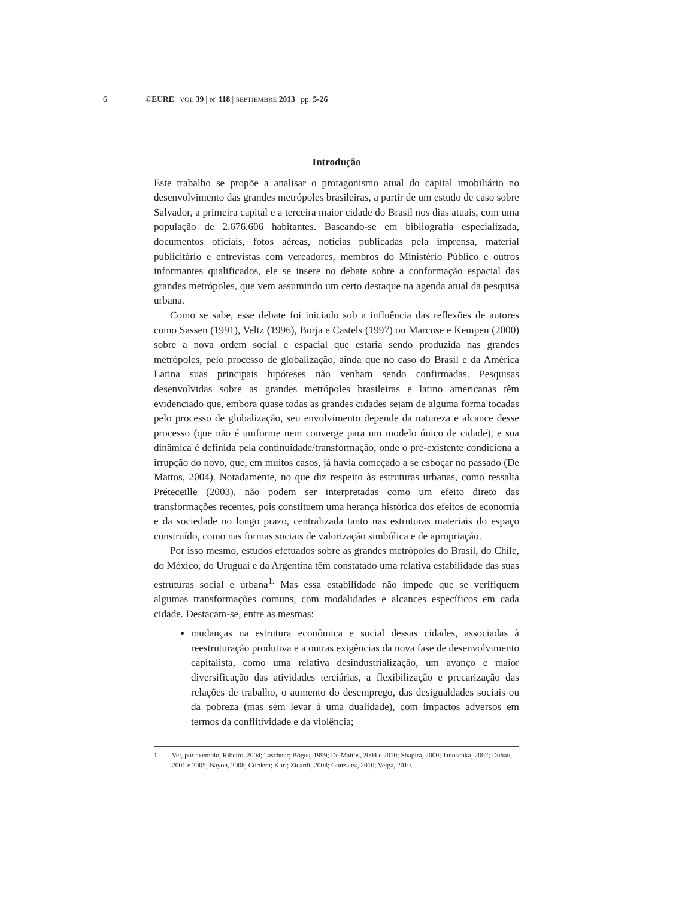6 ©EURE | VOL 39 | Nº 118 | SEPTIEMBRE 2013 | pp. 5-26
Introdução
Este trabalho se propõe a analisar o protagonismo atual do capital imobiliário no desenvolvimento das grandes metrópoles brasileiras, a partir de um estudo de caso sobre Salvador, a primeira capital e a terceira maior cidade do Brasil nos dias atuais, com uma população de 2.676.606 habitantes. Baseando-se em bibliografia especializada, documentos oficiais, fotos aéreas, notícias publicadas pela imprensa, material publicitário e entrevistas com vereadores, membros do Ministério Público e outros informantes qualificados, ele se insere no debate sobre a conformação espacial das grandes metrópoles, que vem assumindo um certo destaque na agenda atual da pesquisa urbana.
Como se sabe, esse debate foi iniciado sob a influência das reflexões de autores como Sassen (1991), Veltz (1996), Borja e Castels (1997) ou Marcuse e Kempen (2000) sobre a nova ordem social e espacial que estaria sendo produzida nas grandes metrópoles, pelo processo de globalização, ainda que no caso do Brasil e da América Latina suas principais hipóteses não venham sendo confirmadas. Pesquisas desenvolvidas sobre as grandes metrópoles brasileiras e latino americanas têm evidenciado que, embora quase todas as grandes cidades sejam de alguma forma tocadas pelo processo de globalização, seu envolvimento depende da natureza e alcance desse processo (que não é uniforme nem converge para um modelo único de cidade), e sua dinâmica é definida pela continuidade/transformação, onde o pré-existente condiciona a irrupção do novo, que, em muitos casos, já havia começado a se esboçar no passado (De Mattos, 2004). Notadamente, no que diz respeito às estruturas urbanas, como ressalta Préteceille (2003), não podem ser interpretadas como um efeito direto das transformações recentes, pois constituem uma herança histórica dos efeitos de economia e da sociedade no longo prazo, centralizada tanto nas estruturas materiais do espaço construído, como nas formas sociais de valorização simbólica e de apropriação.
Por isso mesmo, estudos efetuados sobre as grandes metrópoles do Brasil, do Chile, do México, do Uruguai e da Argentina têm constatado uma relativa estabilidade das suas estruturas social e urbana<sup>1.</sup> Mas essa estabilidade não impede que se verifiquem algumas transformações comuns, com modalidades e alcances específicos em cada cidade. Destacam-se, entre as mesmas:
mudanças na estrutura econômica e social dessas cidades, associadas à reestruturação produtiva e a outras exigências da nova fase de desenvolvimento capitalista, como uma relativa desindustrialização, um avanço e maior diversificação das atividades terciárias, a flexibilização e precarização das relações de trabalho, o aumento do desemprego, das desigualdades sociais ou da pobreza (mas sem levar à uma dualidade), com impactos adversos em termos da conflitividade e da violência;
1 Ver, por exemplo, Ribeiro, 2004; Taschner; Bógus, 1999; De Mattos, 2004 e 2010; Shapira, 2000; Janoschka, 2002; Duhau, 2001 e 2005; Bayon, 2008; Cordera; Kuri; Zicardi, 2008; Gonzalez, 2010; Veiga, 2010.